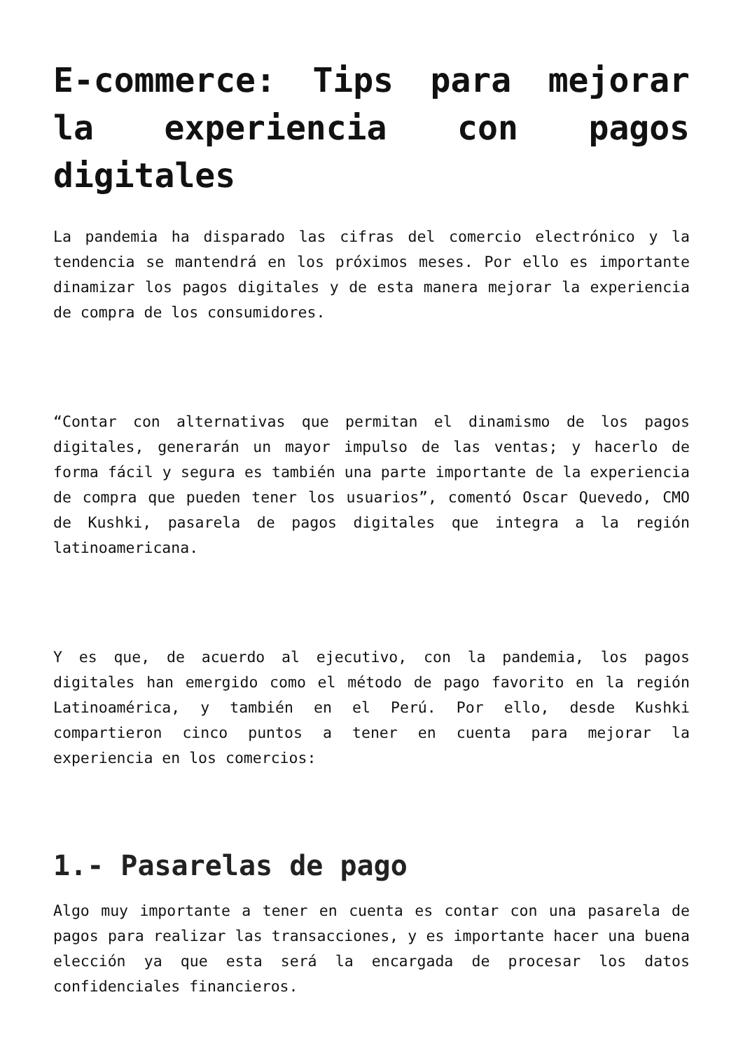E-commerce: Tips para mejorar la experiencia con pagos digitales
La pandemia ha disparado las cifras del comercio electrónico y la tendencia se mantendrá en los próximos meses. Por ello es importante dinamizar los pagos digitales y de esta manera mejorar la experiencia de compra de los consumidores.
“Contar con alternativas que permitan el dinamismo de los pagos digitales, generarán un mayor impulso de las ventas; y hacerlo de forma fácil y segura es también una parte importante de la experiencia de compra que pueden tener los usuarios”, comentó Oscar Quevedo, CMO de Kushki, pasarela de pagos digitales que integra a la región latinoamericana.
Y es que, de acuerdo al ejecutivo, con la pandemia, los pagos digitales han emergido como el método de pago favorito en la región Latinoamérica, y también en el Perú. Por ello, desde Kushki compartieron cinco puntos a tener en cuenta para mejorar la experiencia en los comercios:
1.- Pasarelas de pago
Algo muy importante a tener en cuenta es contar con una pasarela de pagos para realizar las transacciones, y es importante hacer una buena elección ya que esta será la encargada de procesar los datos confidenciales financieros.